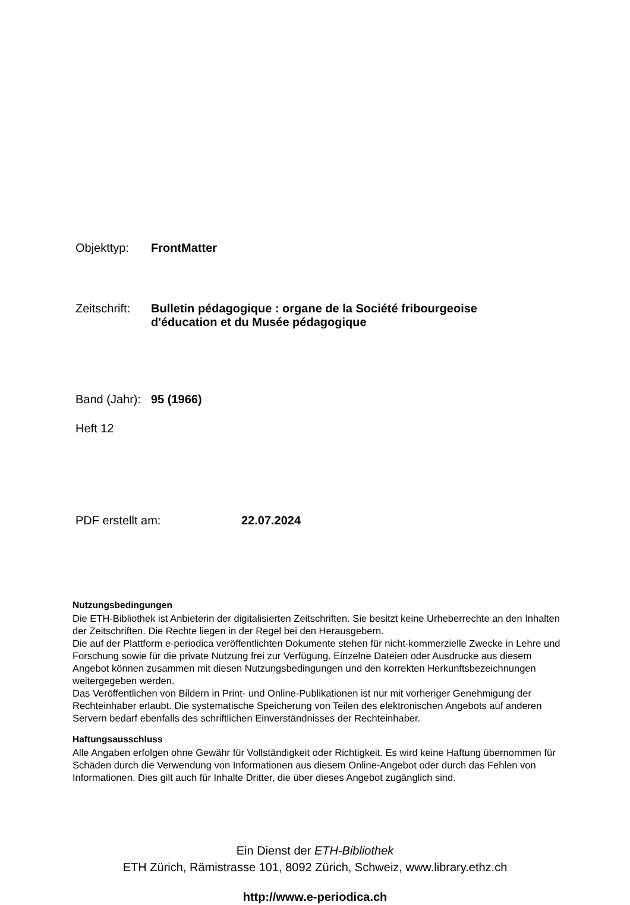Objekttyp: FrontMatter
Zeitschrift: Bulletin pédagogique : organe de la Société fribourgeoise
d'éducation et du Musée pédagogique
Band (Jahr): 95 (1966)
Heft 12
PDF erstellt am: 22.07.2024
Nutzungsbedingungen
Die ETH-Bibliothek ist Anbieterin der digitalisierten Zeitschriften. Sie besitzt keine Urheberrechte an den Inhalten der Zeitschriften. Die Rechte liegen in der Regel bei den Herausgebern.
Die auf der Plattform e-periodica veröffentlichten Dokumente stehen für nicht-kommerzielle Zwecke in Lehre und Forschung sowie für die private Nutzung frei zur Verfügung. Einzelne Dateien oder Ausdrucke aus diesem Angebot können zusammen mit diesen Nutzungsbedingungen und den korrekten Herkunftsbezeichnungen weitergegeben werden.
Das Veröffentlichen von Bildern in Print- und Online-Publikationen ist nur mit vorheriger Genehmigung der Rechteinhaber erlaubt. Die systematische Speicherung von Teilen des elektronischen Angebots auf anderen Servern bedarf ebenfalls des schriftlichen Einverständnisses der Rechteinhaber.
Haftungsausschluss
Alle Angaben erfolgen ohne Gewähr für Vollständigkeit oder Richtigkeit. Es wird keine Haftung übernommen für Schäden durch die Verwendung von Informationen aus diesem Online-Angebot oder durch das Fehlen von Informationen. Dies gilt auch für Inhalte Dritter, die über dieses Angebot zugänglich sind.
Ein Dienst der ETH-Bibliothek
ETH Zürich, Rämistrasse 101, 8092 Zürich, Schweiz, www.library.ethz.ch
http://www.e-periodica.ch